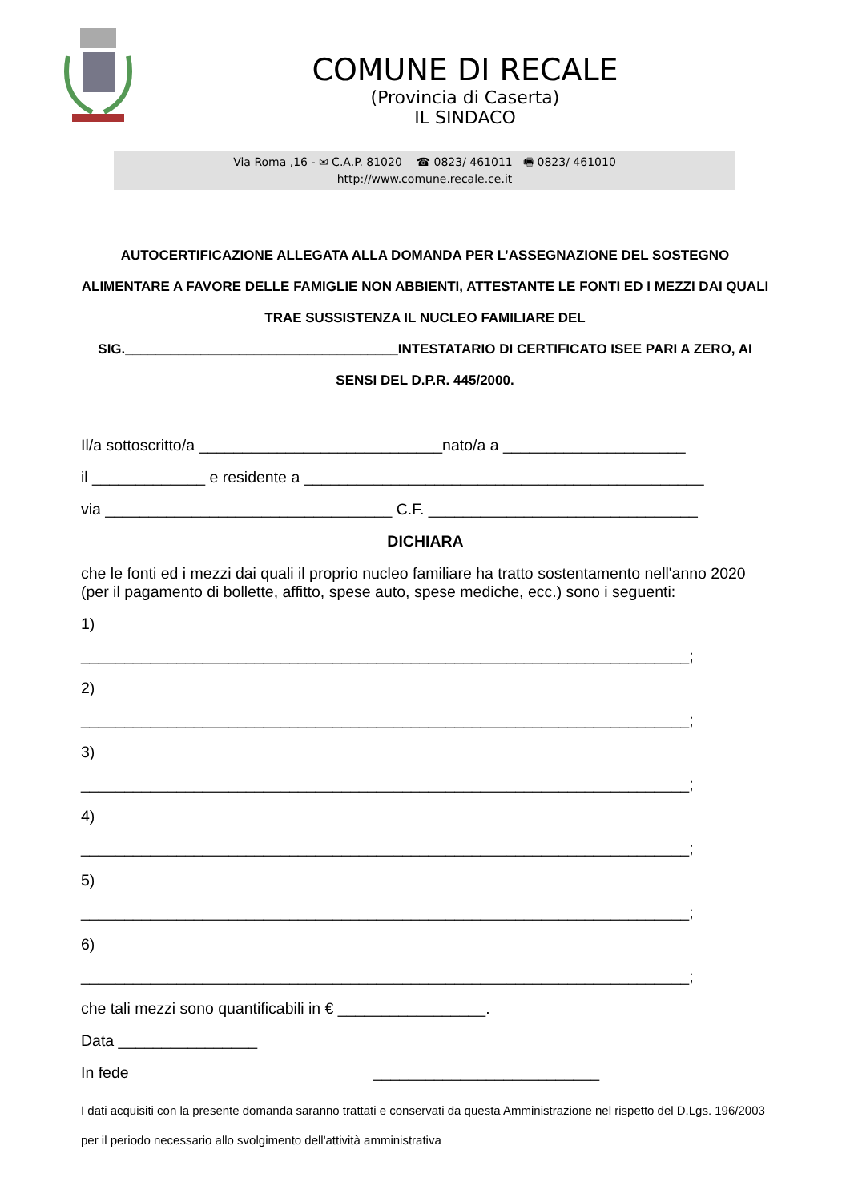COMUNE DI RECALE
(Provincia di Caserta)
IL SINDACO
Via Roma ,16 - ✉ C.A.P. 81020 ☎ 0823/ 461011 🖷 0823/ 461010
http://www.comune.recale.ce.it
AUTOCERTIFICAZIONE ALLEGATA ALLA DOMANDA PER L’ASSEGNAZIONE DEL SOSTEGNO ALIMENTARE A FAVORE DELLE FAMIGLIE NON ABBIENTI, ATTESTANTE LE FONTI ED I MEZZI DAI QUALI TRAE SUSSISTENZA IL NUCLEO FAMILIARE DEL SIG.____________________________________INTESTATARIO DI CERTIFICATO ISEE PARI A ZERO, AI SENSI DEL D.P.R. 445/2000.
Il/a sottoscritto/a ____________________________nato/a a _____________________
il _____________ e residente a ______________________________________________
via _________________________________ C.F. _______________________________
DICHIARA
che le fonti ed i mezzi dai quali il proprio nucleo familiare ha tratto sostentamento nell'anno 2020 (per il pagamento di bollette, affitto, spese auto, spese mediche, ecc.) sono i seguenti:
1)
______________________________________________________________________;
2)
______________________________________________________________________;
3)
______________________________________________________________________;
4)
______________________________________________________________________;
5)
______________________________________________________________________;
6)
______________________________________________________________________;
che tali mezzi sono quantificabili in € _________________.
Data ________________
In fede __________________________
I dati acquisiti con la presente domanda saranno trattati e conservati da questa Amministrazione nel rispetto del D.Lgs. 196/2003 per il periodo necessario allo svolgimento dell'attività amministrativa